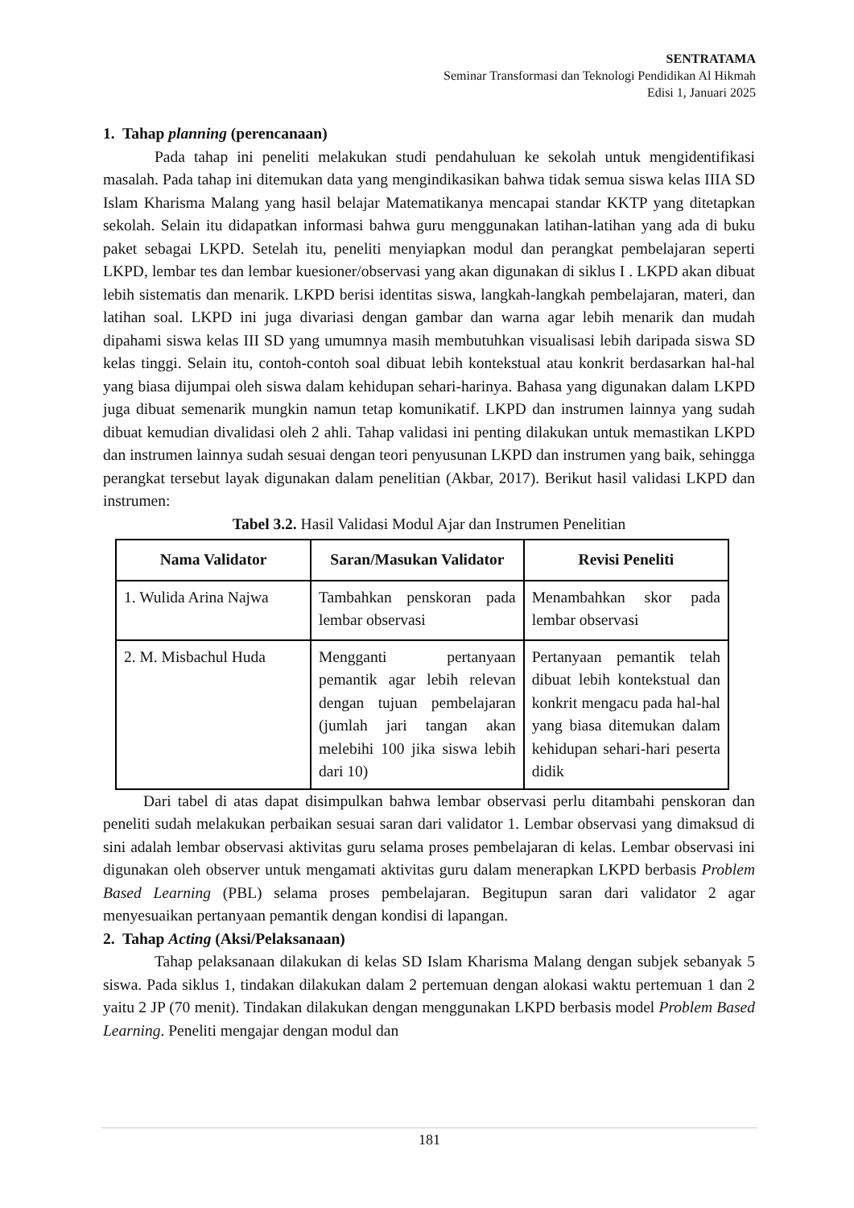SENTRATAMA
Seminar Transformasi dan Teknologi Pendidikan Al Hikmah
Edisi 1, Januari 2025
1. Tahap planning (perencanaan)
Pada tahap ini peneliti melakukan studi pendahuluan ke sekolah untuk mengidentifikasi masalah. Pada tahap ini ditemukan data yang mengindikasikan bahwa tidak semua siswa kelas IIIA SD Islam Kharisma Malang yang hasil belajar Matematikanya mencapai standar KKTP yang ditetapkan sekolah. Selain itu didapatkan informasi bahwa guru menggunakan latihan-latihan yang ada di buku paket sebagai LKPD. Setelah itu, peneliti menyiapkan modul dan perangkat pembelajaran seperti LKPD, lembar tes dan lembar kuesioner/observasi yang akan digunakan di siklus I . LKPD akan dibuat lebih sistematis dan menarik. LKPD berisi identitas siswa, langkah-langkah pembelajaran, materi, dan latihan soal. LKPD ini juga divariasi dengan gambar dan warna agar lebih menarik dan mudah dipahami siswa kelas III SD yang umumnya masih membutuhkan visualisasi lebih daripada siswa SD kelas tinggi. Selain itu, contoh-contoh soal dibuat lebih kontekstual atau konkrit berdasarkan hal-hal yang biasa dijumpai oleh siswa dalam kehidupan sehari-harinya. Bahasa yang digunakan dalam LKPD juga dibuat semenarik mungkin namun tetap komunikatif. LKPD dan instrumen lainnya yang sudah dibuat kemudian divalidasi oleh 2 ahli. Tahap validasi ini penting dilakukan untuk memastikan LKPD dan instrumen lainnya sudah sesuai dengan teori penyusunan LKPD dan instrumen yang baik, sehingga perangkat tersebut layak digunakan dalam penelitian (Akbar, 2017). Berikut hasil validasi LKPD dan instrumen:
Tabel 3.2. Hasil Validasi Modul Ajar dan Instrumen Penelitian
| Nama Validator | Saran/Masukan Validator | Revisi Peneliti |
| --- | --- | --- |
| 1. Wulida Arina Najwa | Tambahkan penskoran pada lembar observasi | Menambahkan skor pada lembar observasi |
| 2. M. Misbachul Huda | Mengganti pertanyaan pemantik agar lebih relevan dengan tujuan pembelajaran (jumlah jari tangan akan melebihi 100 jika siswa lebih dari 10) | Pertanyaan pemantik telah dibuat lebih kontekstual dan konkrit mengacu pada hal-hal yang biasa ditemukan dalam kehidupan sehari-hari peserta didik |
Dari tabel di atas dapat disimpulkan bahwa lembar observasi perlu ditambahi penskoran dan peneliti sudah melakukan perbaikan sesuai saran dari validator 1. Lembar observasi yang dimaksud di sini adalah lembar observasi aktivitas guru selama proses pembelajaran di kelas. Lembar observasi ini digunakan oleh observer untuk mengamati aktivitas guru dalam menerapkan LKPD berbasis Problem Based Learning (PBL) selama proses pembelajaran. Begitupun saran dari validator 2 agar menyesuaikan pertanyaan pemantik dengan kondisi di lapangan.
2. Tahap Acting (Aksi/Pelaksanaan)
Tahap pelaksanaan dilakukan di kelas SD Islam Kharisma Malang dengan subjek sebanyak 5 siswa. Pada siklus 1, tindakan dilakukan dalam 2 pertemuan dengan alokasi waktu pertemuan 1 dan 2 yaitu 2 JP (70 menit). Tindakan dilakukan dengan menggunakan LKPD berbasis model Problem Based Learning. Peneliti mengajar dengan modul dan
181